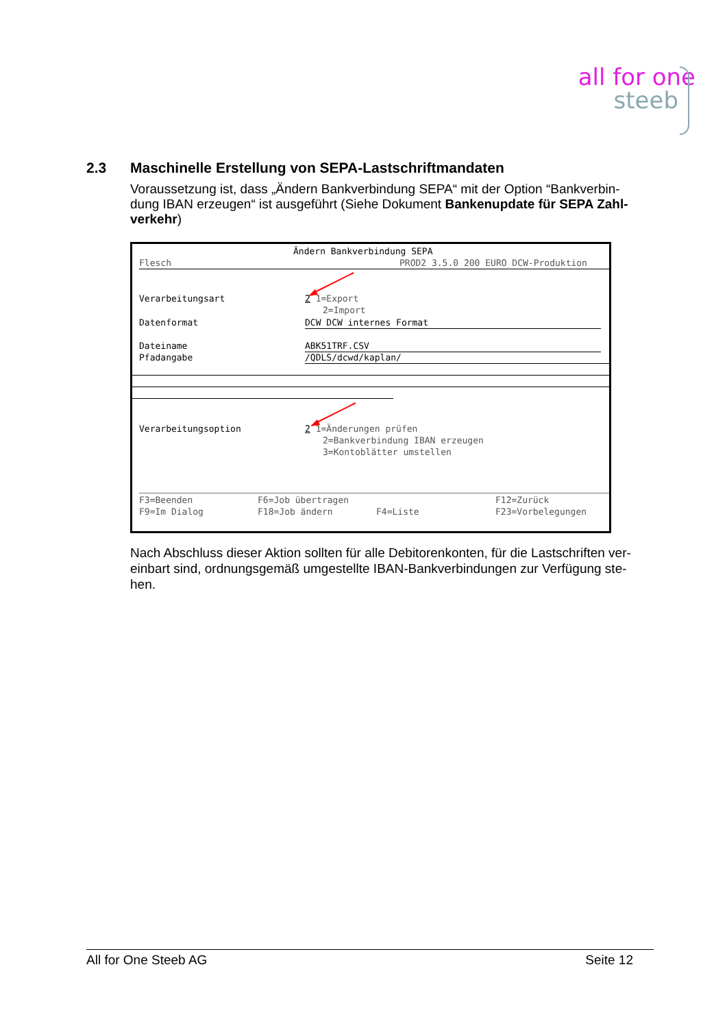all for one
steeb
2.3 Maschinelle Erstellung von SEPA-Lastschriftmandaten
Voraussetzung ist, dass „Ändern Bankverbindung SEPA“ mit der Option “Bankverbin-dung IBAN erzeugen“ ist ausgeführt (Siehe Dokument Bankenupdate für SEPA Zahl-verkehr)
Ändern Bankverbindung SEPA
Flesch
PROD2 3.5.0 200 EURO DCW-Produktion
Verarbeitungsart
2 1=Export
2=Import
Datenformat
DCW DCW internes Format
Dateiname
ABK51TRF.CSV
Pfadangabe
/QDLS/dcwd/kaplan/
Verarbeitungsoption
2 1=Änderungen prüfen
2=Bankverbindung IBAN erzeugen
3=Kontoblätter umstellen
F3=Beenden
F6=Job übertragen
F12=Zurück
F9=Im Dialog
F18=Job ändern
F4=Liste
F23=Vorbelegungen
Nach Abschluss dieser Aktion sollten für alle Debitorenkonten, für die Lastschriften ver-einbart sind, ordnungsgemäß umgestellte IBAN-Bankverbindungen zur Verfügung ste-hen.
All for One Steeb AG Seite 12